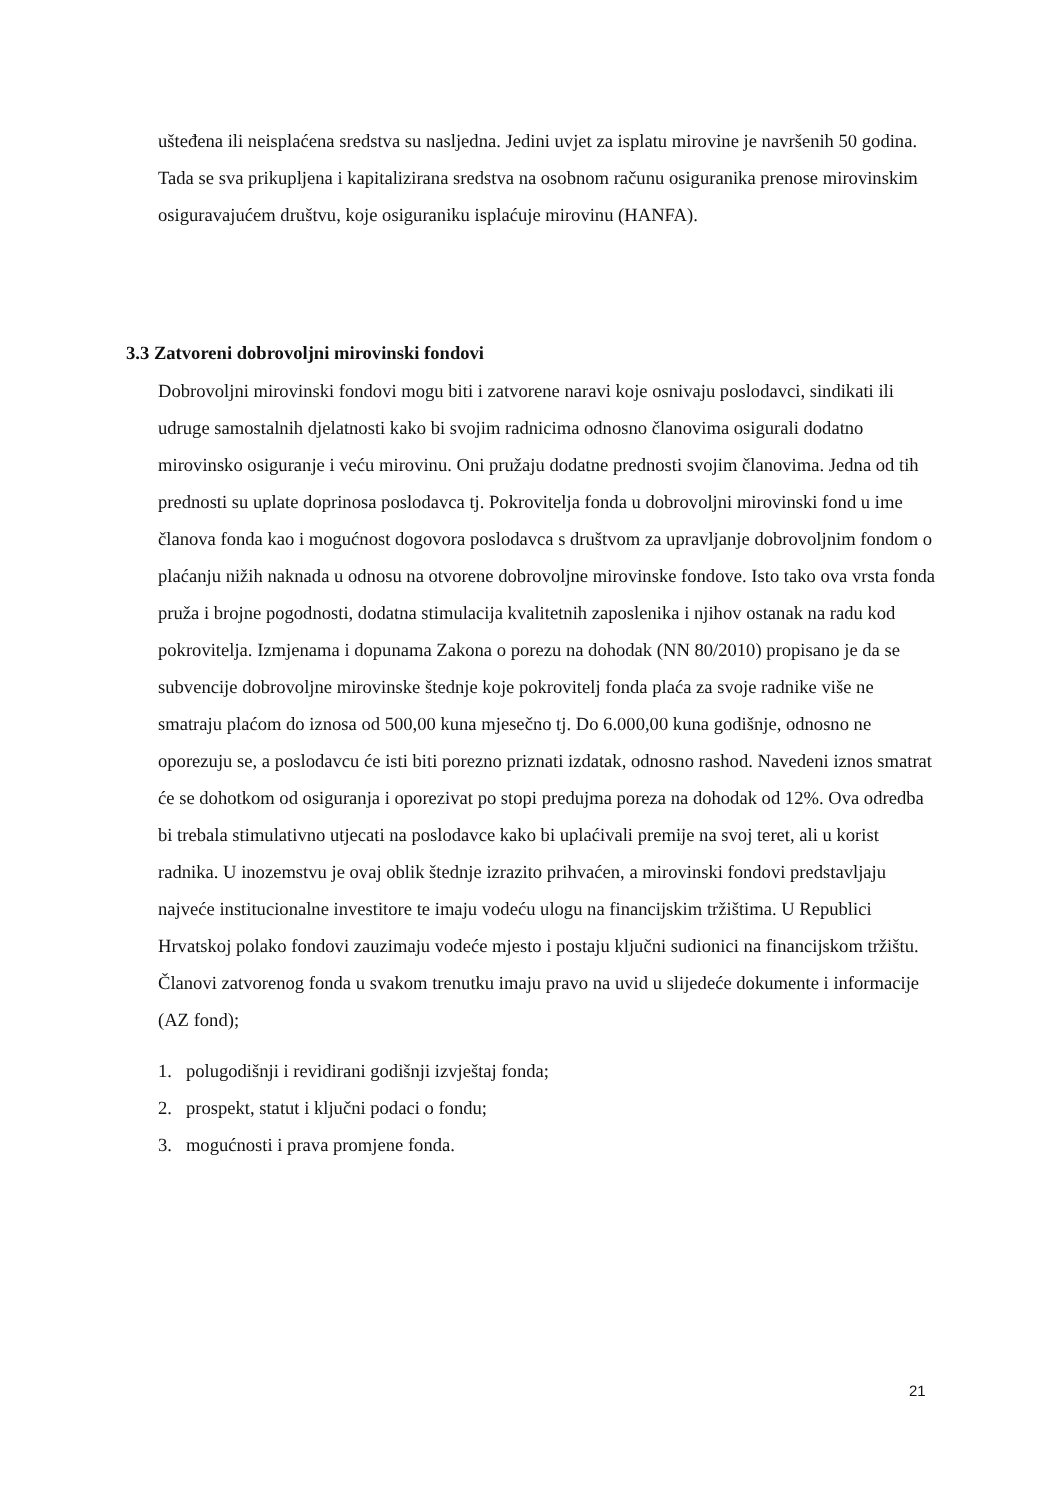ušteđena ili neisplaćena sredstva su nasljedna. Jedini uvjet za isplatu mirovine je navršenih 50 godina. Tada se sva prikupljena i kapitalizirana sredstva na osobnom računu osiguranika prenose mirovinskim osiguravajućem društvu, koje osiguraniku isplaćuje mirovinu (HANFA).
3.3 Zatvoreni dobrovoljni mirovinski fondovi
Dobrovoljni mirovinski fondovi mogu biti i zatvorene naravi koje osnivaju poslodavci, sindikati ili udruge samostalnih djelatnosti kako bi svojim radnicima odnosno članovima osigurali dodatno mirovinsko osiguranje i veću mirovinu. Oni pružaju dodatne prednosti svojim članovima. Jedna od tih prednosti su uplate doprinosa poslodavca tj. Pokrovitelja fonda u dobrovoljni mirovinski fond u ime članova fonda kao i mogućnost dogovora poslodavca s društvom za upravljanje dobrovoljnim fondom o plaćanju nižih naknada u odnosu na otvorene dobrovoljne mirovinske fondove. Isto tako ova vrsta fonda pruža i brojne pogodnosti, dodatna stimulacija kvalitetnih zaposlenika i njihov ostanak na radu kod pokrovitelja. Izmjenama i dopunama Zakona o porezu na dohodak (NN 80/2010) propisano je da se subvencije dobrovoljne mirovinske štednje koje pokrovitelj fonda plaća za svoje radnike više ne smatraju plaćom do iznosa od 500,00 kuna mjesečno tj. Do 6.000,00 kuna godišnje, odnosno ne oporezuju se, a poslodavcu će isti biti porezno priznati izdatak, odnosno rashod. Navedeni iznos smatrat će se dohotkom od osiguranja i oporezivat po stopi predujma poreza na dohodak od 12%. Ova odredba bi trebala stimulativno utjecati na poslodavce kako bi uplaćivali premije na svoj teret, ali u korist radnika. U inozemstvu je ovaj oblik štednje izrazito prihvaćen, a mirovinski fondovi predstavljaju najveće institucionalne investitore te imaju vodeću ulogu na financijskim tržištima. U Republici Hrvatskoj polako fondovi zauzimaju vodeće mjesto i postaju ključni sudionici na financijskom tržištu. Članovi zatvorenog fonda u svakom trenutku imaju pravo na uvid u slijedeće dokumente i informacije (AZ fond);
1. polugodišnji i revidirani godišnji izvještaj fonda;
2. prospekt, statut i ključni podaci o fondu;
3. mogućnosti i prava promjene fonda.
21